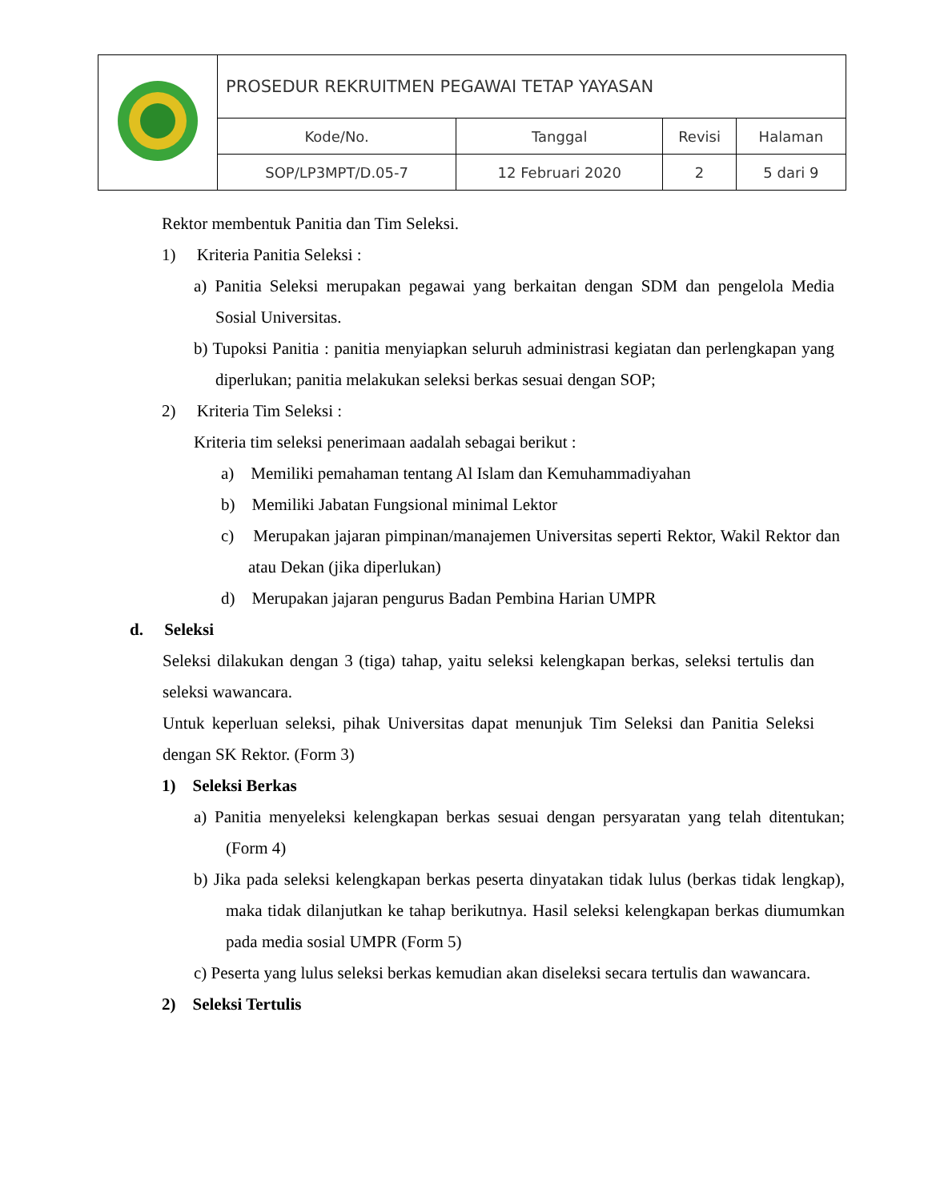| | PROSEDUR REKRUITMEN PEGAWAI TETAP YAYASAN | | | |
| | Kode/No. | Tanggal | Revisi | Halaman |
| | SOP/LP3MPT/D.05-7 | 12 Februari 2020 | 2 | 5 dari 9 |
Rektor membentuk Panitia dan Tim Seleksi.
1) Kriteria Panitia Seleksi :
a) Panitia Seleksi merupakan pegawai yang berkaitan dengan SDM dan pengelola Media Sosial Universitas.
b) Tupoksi Panitia : panitia menyiapkan seluruh administrasi kegiatan dan perlengkapan yang diperlukan; panitia melakukan seleksi berkas sesuai dengan SOP;
2) Kriteria Tim Seleksi :
Kriteria tim seleksi penerimaan aadalah sebagai berikut :
a) Memiliki pemahaman tentang Al Islam dan Kemuhammadiyahan
b) Memiliki Jabatan Fungsional minimal Lektor
c) Merupakan jajaran pimpinan/manajemen Universitas seperti Rektor, Wakil Rektor dan atau Dekan (jika diperlukan)
d) Merupakan jajaran pengurus Badan Pembina Harian UMPR
d. Seleksi
Seleksi dilakukan dengan 3 (tiga) tahap, yaitu seleksi kelengkapan berkas, seleksi tertulis dan seleksi wawancara.
Untuk keperluan seleksi, pihak Universitas dapat menunjuk Tim Seleksi dan Panitia Seleksi dengan SK Rektor. (Form 3)
1) Seleksi Berkas
a) Panitia menyeleksi kelengkapan berkas sesuai dengan persyaratan yang telah ditentukan; (Form 4)
b) Jika pada seleksi kelengkapan berkas peserta dinyatakan tidak lulus (berkas tidak lengkap), maka tidak dilanjutkan ke tahap berikutnya. Hasil seleksi kelengkapan berkas diumumkan pada media sosial UMPR (Form 5)
c) Peserta yang lulus seleksi berkas kemudian akan diseleksi secara tertulis dan wawancara.
2) Seleksi Tertulis